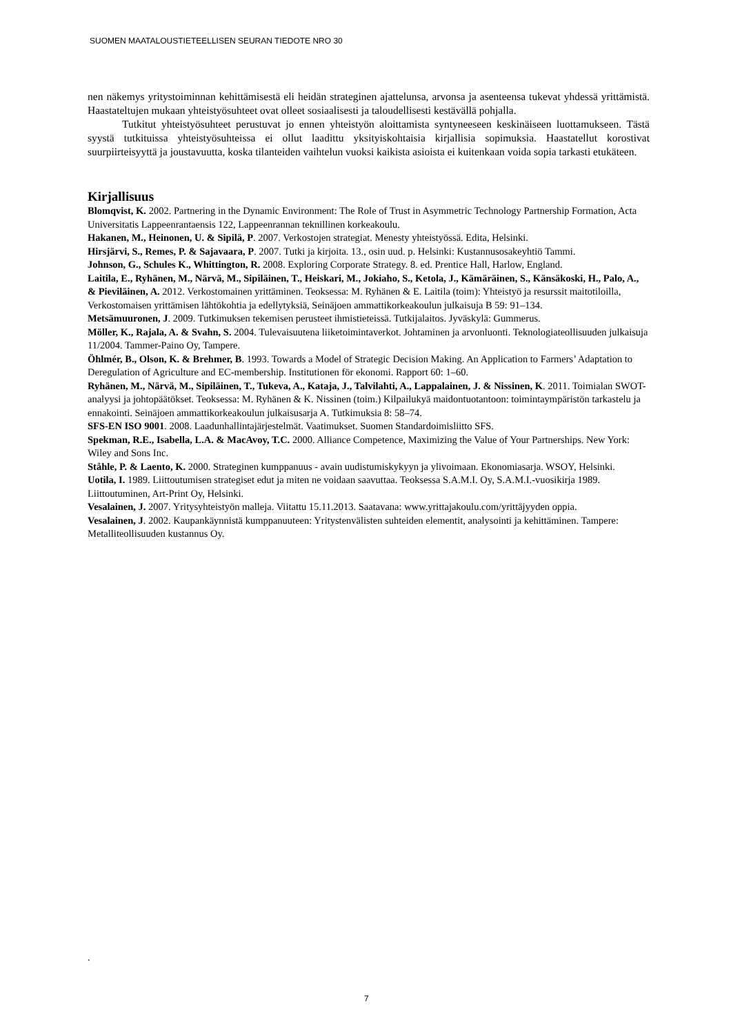SUOMEN MAATALOUSTIETEELLISEN SEURAN TIEDOTE NRO 30
nen näkemys yritystoiminnan kehittämisestä eli heidän strateginen ajattelunsa, arvonsa ja asenteensa tukevat yhdessä yrittämistä. Haastateltujen mukaan yhteistyösuhteet ovat olleet sosiaalisesti ja taloudellisesti kestävällä pohjalla.
Tutkitut yhteistyösuhteet perustuvat jo ennen yhteistyön aloittamista syntyneeseen keskinäiseen luottamukseen. Tästä syystä tutkituissa yhteistyösuhteissa ei ollut laadittu yksityiskohtaisia kirjallisia sopimuksia. Haastatellut korostivat suurpiirteisyyttä ja joustavuutta, koska tilanteiden vaihtelun vuoksi kaikista asioista ei kuitenkaan voida sopia tarkasti etukäteen.
Kirjallisuus
Blomqvist, K. 2002. Partnering in the Dynamic Environment: The Role of Trust in Asymmetric Technology Partnership Formation, Acta Universitatis Lappeenrantaensis 122, Lappeenrannan teknillinen korkeakoulu.
Hakanen, M., Heinonen, U. & Sipilä, P. 2007. Verkostojen strategiat. Menesty yhteistyössä. Edita, Helsinki.
Hirsjärvi, S., Remes, P. & Sajavaara, P. 2007. Tutki ja kirjoita. 13., osin uud. p. Helsinki: Kustannusosakeyhtiö Tammi.
Johnson, G., Schules K., Whittington, R. 2008. Exploring Corporate Strategy. 8. ed. Prentice Hall, Harlow, England.
Laitila, E., Ryhänen, M., Närvä, M., Sipiläinen, T., Heiskari, M., Jokiaho, S., Ketola, J., Kämäräinen, S., Känsäkoski, H., Palo, A., & Pieviläinen, A. 2012. Verkostomainen yrittäminen. Teoksessa: M. Ryhänen & E. Laitila (toim): Yhteistyö ja resurssit maitotiloilla, Verkostomaisen yrittämisen lähtökohtia ja edellytyksiä, Seinäjoen ammattikorkeakoulun julkaisuja B 59: 91–134.
Metsämuuronen, J. 2009. Tutkimuksen tekemisen perusteet ihmistieteissä. Tutkijalaitos. Jyväskylä: Gummerus.
Möller, K., Rajala, A. & Svahn, S. 2004. Tulevaisuutena liiketoimintaverkot. Johtaminen ja arvonluonti. Teknologiateollisuuden julkaisuja 11/2004. Tammer-Paino Oy, Tampere.
Öhlmér, B., Olson, K. & Brehmer, B. 1993. Towards a Model of Strategic Decision Making. An Application to Farmers’ Adaptation to Deregulation of Agriculture and EC-membership. Institutionen för ekonomi. Rapport 60: 1–60.
Ryhänen, M., Närvä, M., Sipiläinen, T., Tukeva, A., Kataja, J., Talvilahti, A., Lappalainen, J. & Nissinen, K. 2011. Toimialan SWOT-analyysi ja johtopäätökset. Teoksessa: M. Ryhänen & K. Nissinen (toim.) Kilpailukyä maidontuotantoon: toimintaympäristön tarkastelu ja ennakointi. Seinäjoen ammattikorkeakoulun julkaisusarja A. Tutkimuksia 8: 58–74.
SFS-EN ISO 9001. 2008. Laadunhallintajärjestelmät. Vaatimukset. Suomen Standardoimisliitto SFS.
Spekman, R.E., Isabella, L.A. & MacAvoy, T.C. 2000. Alliance Competence, Maximizing the Value of Your Partnerships. New York: Wiley and Sons Inc.
Ståhle, P. & Laento, K. 2000. Strateginen kumppanuus - avain uudistumiskykyyn ja ylivoimaan. Ekonomiasarja. WSOY, Helsinki.
Uotila, I. 1989. Liittoutumisen strategiset edut ja miten ne voidaan saavuttaa. Teoksessa S.A.M.I. Oy, S.A.M.I.-vuosikirja 1989. Liittoutuminen, Art-Print Oy, Helsinki.
Vesalainen, J. 2007. Yritysyhteistyön malleja. Viitattu 15.11.2013. Saatavana: www.yrittajakoulu.com/yrittäjyyden oppia.
Vesalainen, J. 2002. Kaupankäynnistä kumppanuuteen: Yritystenvälisten suhteiden elementit, analysointi ja kehittäminen. Tampere: Metalliteollisuuden kustannus Oy.
.
7